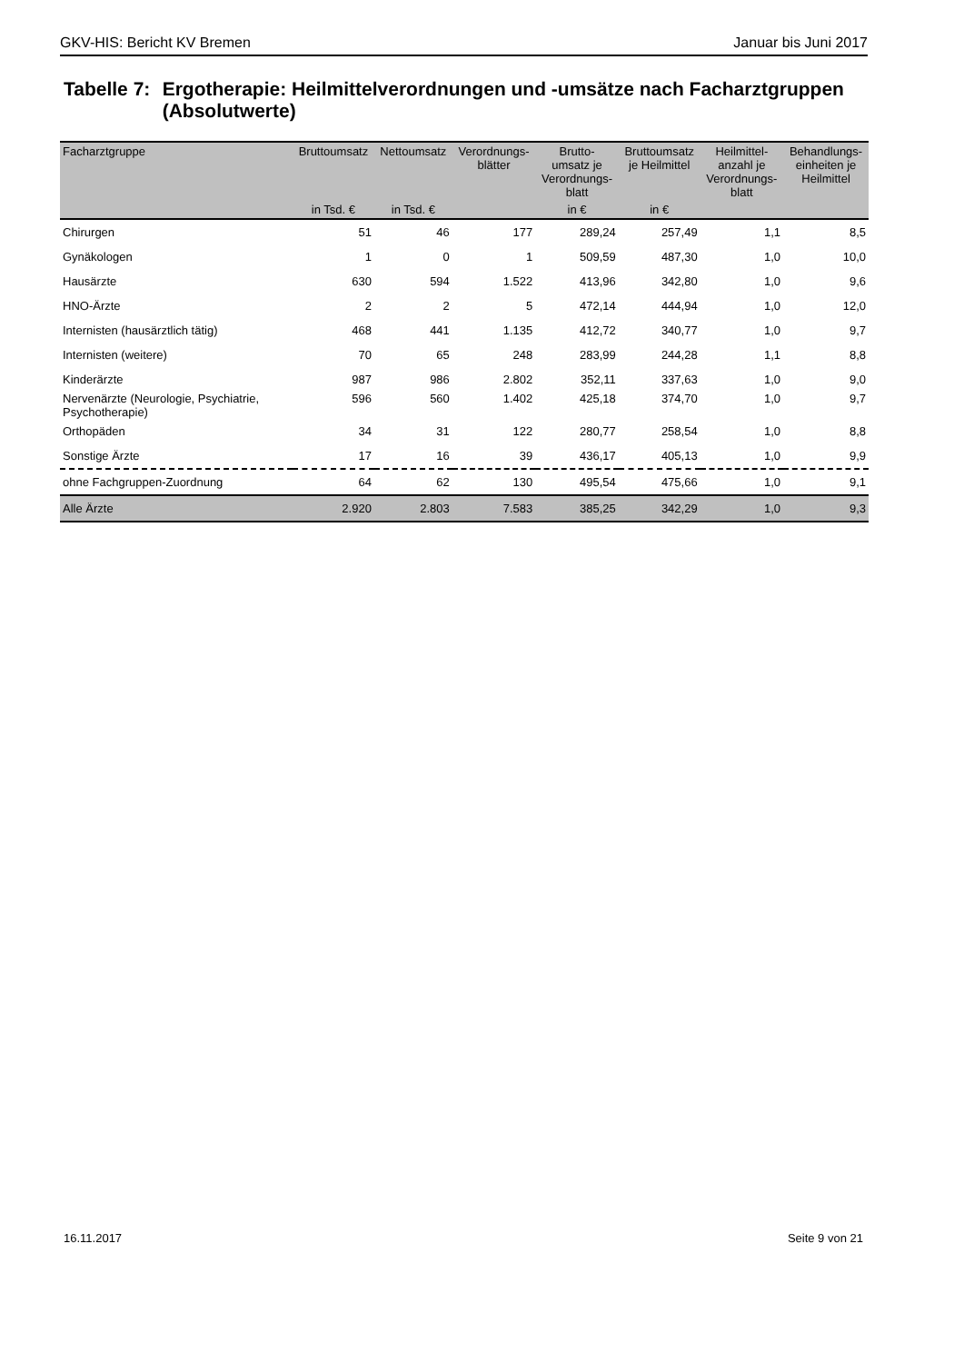GKV-HIS: Bericht KV Bremen Januar bis Juni 2017
Tabelle 7:
Ergotherapie: Heilmittelverordnungen und -umsätze nach Facharztgruppen (Absolutwerte)
| Facharztgruppe | Bruttoumsatz | Nettoumsatz | Verordnungs- blätter | Brutto- umsatz je Verordnungs- blatt | Bruttoumsatz je Heilmittel | Heilmittel- anzahl je Verordnungs- blatt | Behandlungs- einheiten je Heilmittel |
| --- | --- | --- | --- | --- | --- | --- | --- |
| | in Tsd. € | in Tsd. € | | in € | in € | | |
| Chirurgen | 51 | 46 | 177 | 289,24 | 257,49 | 1,1 | 8,5 |
| Gynäkologen | 1 | 0 | 1 | 509,59 | 487,30 | 1,0 | 10,0 |
| Hausärzte | 630 | 594 | 1.522 | 413,96 | 342,80 | 1,0 | 9,6 |
| HNO-Ärzte | 2 | 2 | 5 | 472,14 | 444,94 | 1,0 | 12,0 |
| Internisten (hausärztlich tätig) | 468 | 441 | 1.135 | 412,72 | 340,77 | 1,0 | 9,7 |
| Internisten (weitere) | 70 | 65 | 248 | 283,99 | 244,28 | 1,1 | 8,8 |
| Kinderärzte | 987 | 986 | 2.802 | 352,11 | 337,63 | 1,0 | 9,0 |
| Nervenärzte (Neurologie, Psychiatrie, Psychotherapie) | 596 | 560 | 1.402 | 425,18 | 374,70 | 1,0 | 9,7 |
| Orthopäden | 34 | 31 | 122 | 280,77 | 258,54 | 1,0 | 8,8 |
| Sonstige Ärzte | 17 | 16 | 39 | 436,17 | 405,13 | 1,0 | 9,9 |
| ohne Fachgruppen-Zuordnung | 64 | 62 | 130 | 495,54 | 475,66 | 1,0 | 9,1 |
| Alle Ärzte | 2.920 | 2.803 | 7.583 | 385,25 | 342,29 | 1,0 | 9,3 |
16.11.2017 Seite 9 von 21